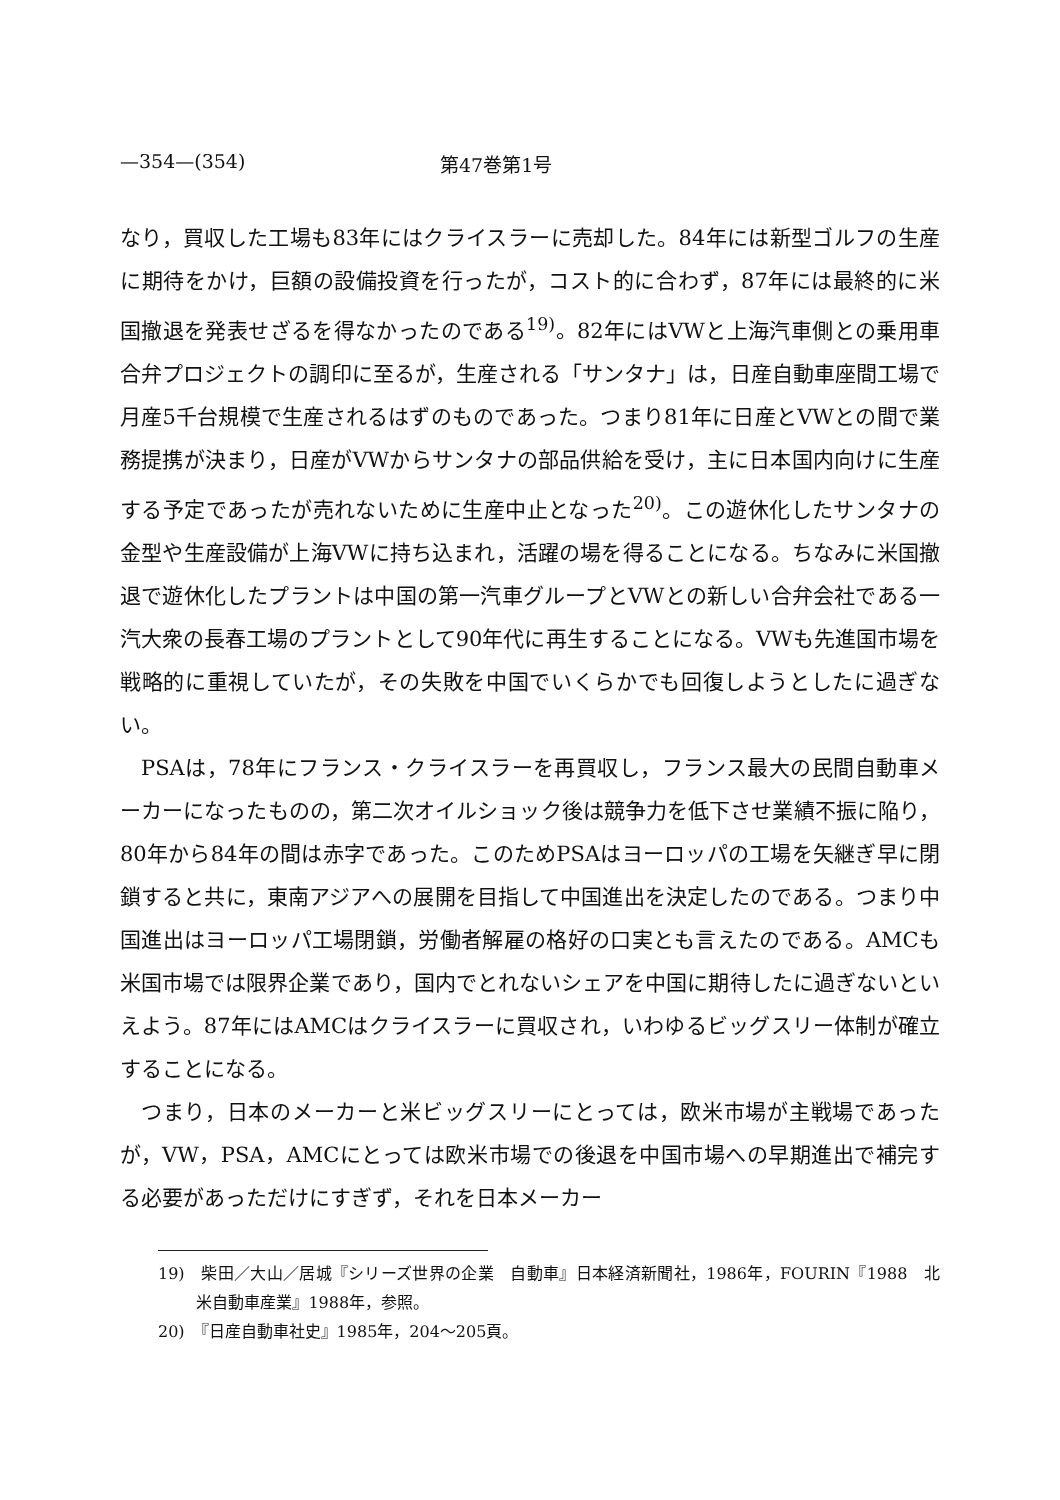—354—(354) 第47巻第1号
なり，買収した工場も83年にはクライスラーに売却した。84年には新型ゴルフの生産に期待をかけ，巨額の設備投資を行ったが，コスト的に合わず，87年には最終的に米国撤退を発表せざるを得なかったのである<sup>19)</sup>。82年にはVWと上海汽車側との乗用車合弁プロジェクトの調印に至るが，生産される「サンタナ」は，日産自動車座間工場で月産5千台規模で生産されるはずのものであった。つまり81年に日産とVWとの間で業務提携が決まり，日産がVWからサンタナの部品供給を受け，主に日本国内向けに生産する予定であったが売れないために生産中止となった<sup>20)</sup>。この遊休化したサンタナの金型や生産設備が上海VWに持ち込まれ，活躍の場を得ることになる。ちなみに米国撤退で遊休化したプラントは中国の第一汽車グループとVWとの新しい合弁会社である一汽大衆の長春工場のプラントとして90年代に再生することになる。VWも先進国市場を戦略的に重視していたが，その失敗を中国でいくらかでも回復しようとしたに過ぎない。
PSAは，78年にフランス・クライスラーを再買収し，フランス最大の民間自動車メーカーになったものの，第二次オイルショック後は競争力を低下させ業績不振に陥り，80年から84年の間は赤字であった。このためPSAはヨーロッパの工場を矢継ぎ早に閉鎖すると共に，東南アジアへの展開を目指して中国進出を決定したのである。つまり中国進出はヨーロッパ工場閉鎖，労働者解雇の格好の口実とも言えたのである。AMCも米国市場では限界企業であり，国内でとれないシェアを中国に期待したに過ぎないといえよう。87年にはAMCはクライスラーに買収され，いわゆるビッグスリー体制が確立することになる。
つまり，日本のメーカーと米ビッグスリーにとっては，欧米市場が主戦場であったが，VW，PSA，AMCにとっては欧米市場での後退を中国市場への早期進出で補完する必要があっただけにすぎず，それを日本メーカー
19)　柴田／大山／居城『シリーズ世界の企業　自動車』日本経済新聞社，1986年，FOURIN『1988　北米自動車産業』1988年，参照。
20)　『日産自動車社史』1985年，204～205頁。